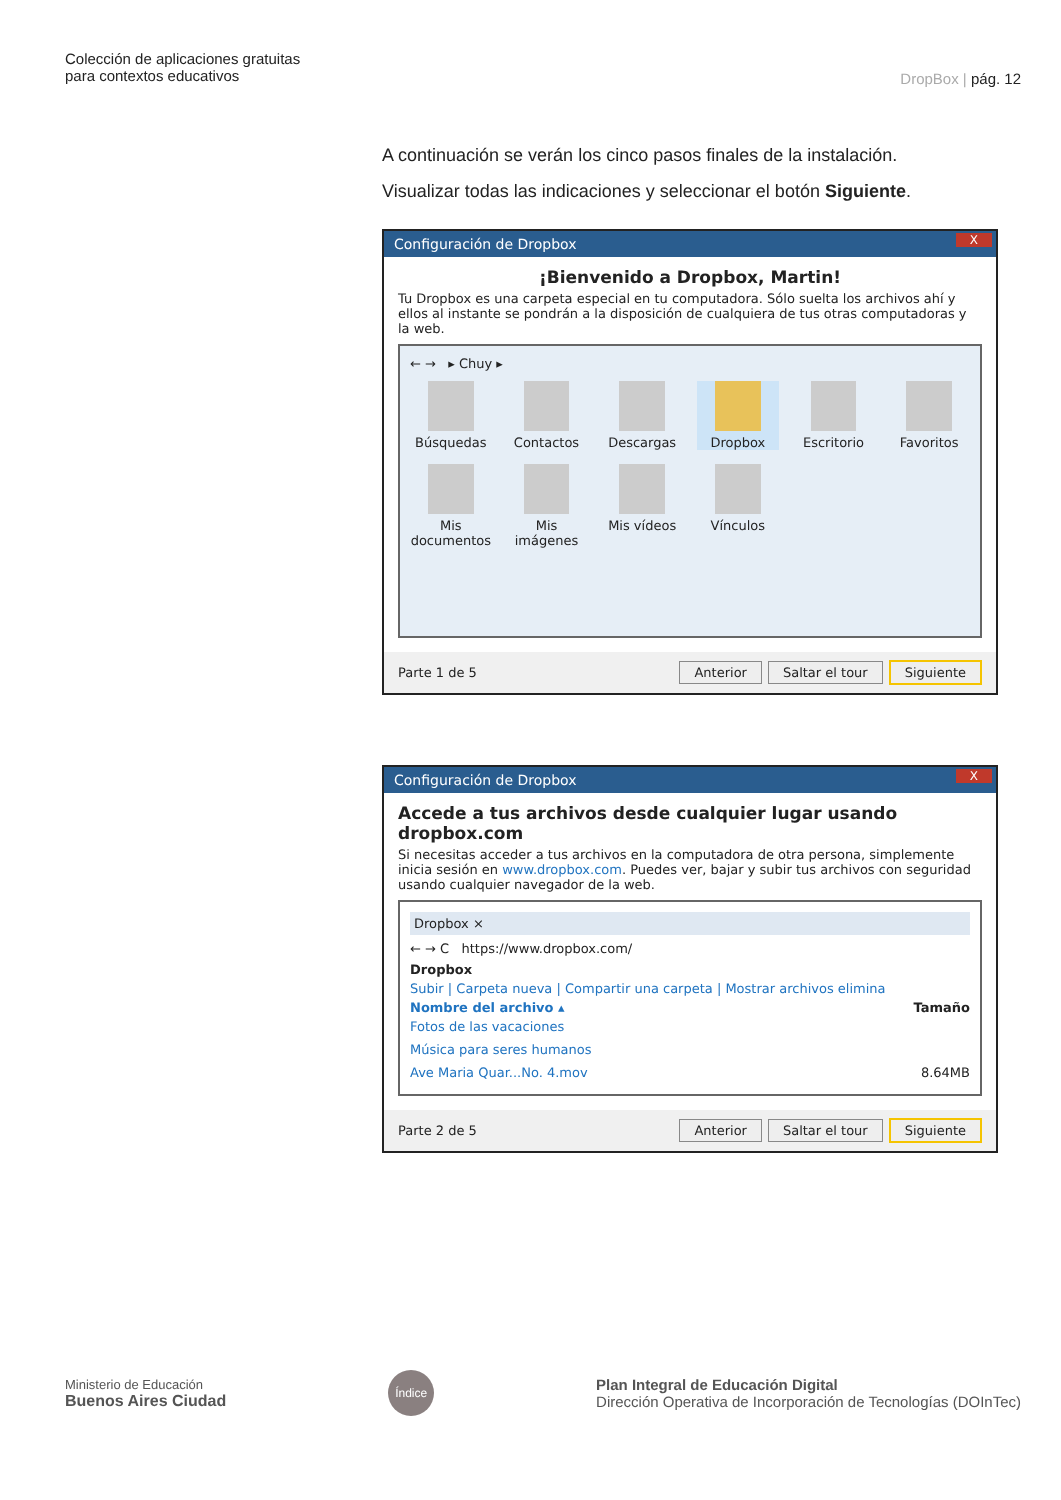Colección de aplicaciones gratuitas
para contextos educativos
DropBox | pág. 12
A continuación se verán los cinco pasos finales de la instalación.
Visualizar todas las indicaciones y seleccionar el botón Siguiente.
Configuración de Dropbox X
¡Bienvenido a Dropbox, Martin!
Tu Dropbox es una carpeta especial en tu computadora. Sólo suelta los archivos ahí y ellos al instante se pondrán a la disposición de cualquiera de tus otras computadoras y la web.
← → ▸ Chuy ▸
Búsquedas
Contactos
Descargas
Dropbox
Escritorio
Favoritos
Mis documentos
Mis imágenes
Mis vídeos
Vínculos
Parte 1 de 5 Anterior Saltar el tour Siguiente
Configuración de Dropbox X
Accede a tus archivos desde cualquier lugar usando dropbox.com
Si necesitas acceder a tus archivos en la computadora de otra persona, simplemente inicia sesión en www.dropbox.com. Puedes ver, bajar y subir tus archivos con seguridad usando cualquier navegador de la web.
Dropbox ×
← → C https://www.dropbox.com/
Dropbox
Subir | Carpeta nueva | Compartir una carpeta | Mostrar archivos elimina
Nombre del archivo ▴ Tamaño
Fotos de las vacaciones
Música para seres humanos
Ave Maria Quar...No. 4.mov 8.64MB
Parte 2 de 5 Anterior Saltar el tour Siguiente
Ministerio de Educación
Buenos Aires Ciudad
Índice
Plan Integral de Educación Digital
Dirección Operativa de Incorporación de Tecnologías (DOInTec)